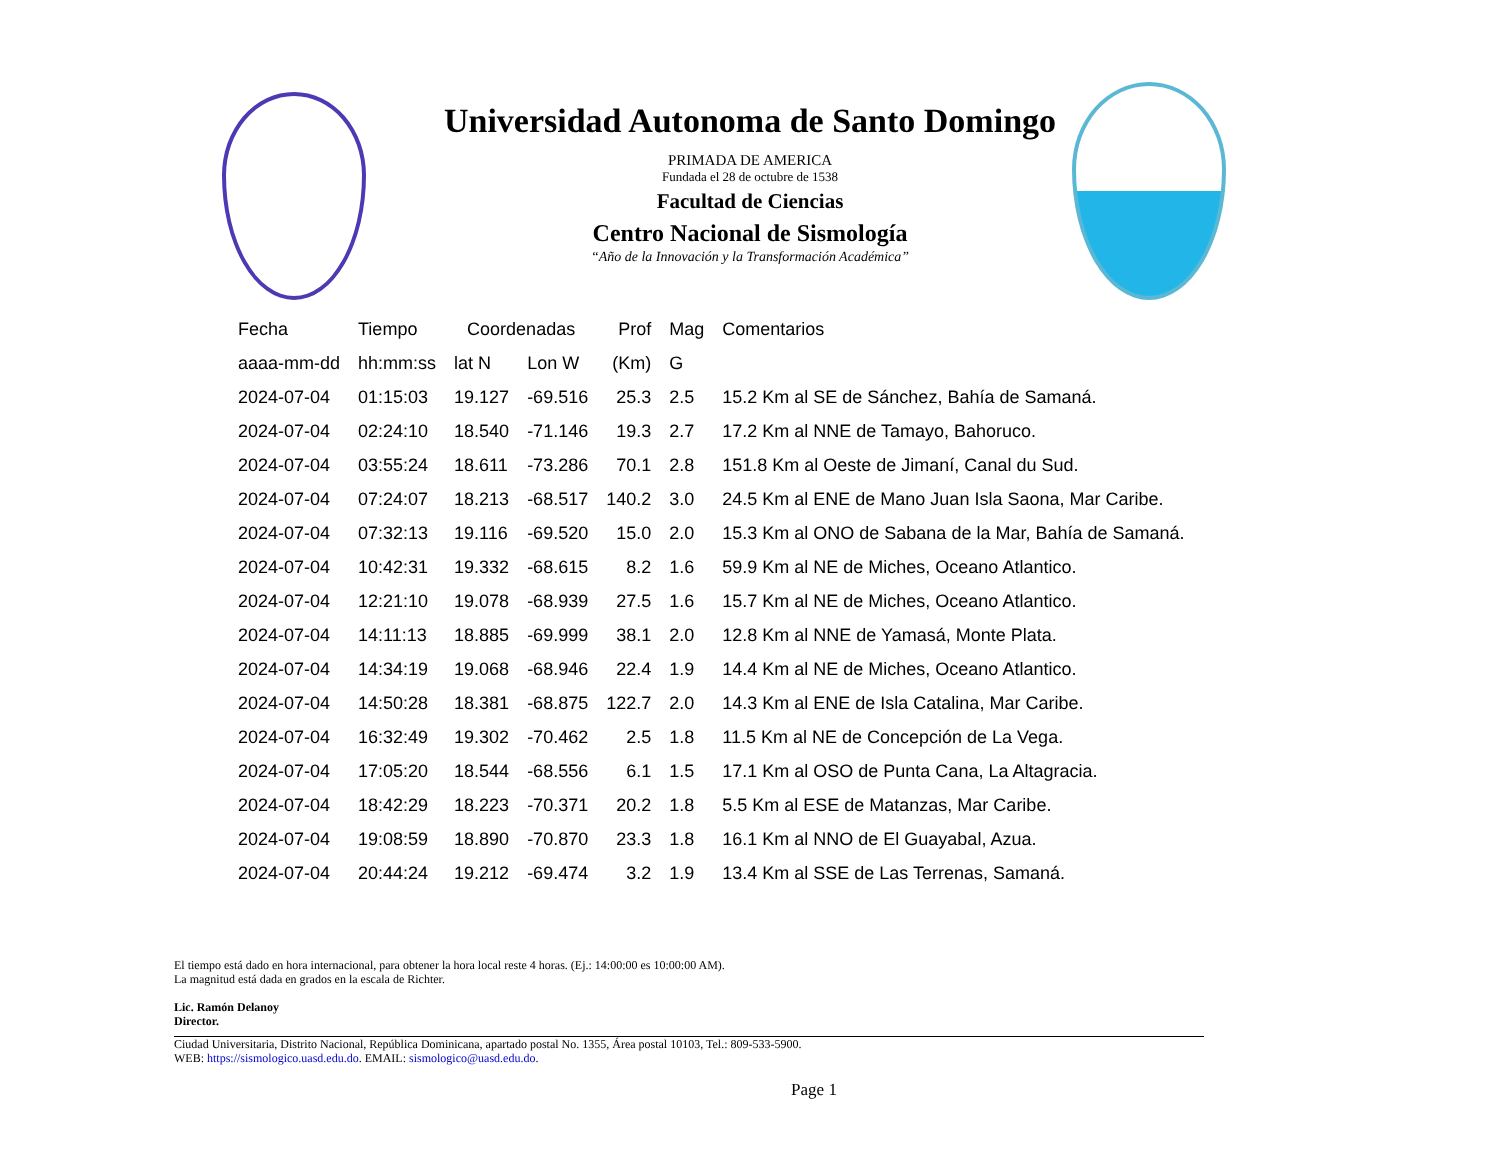Universidad Autonoma de Santo Domingo
PRIMADA DE AMERICA
Fundada el 28 de octubre de 1538
Facultad de Ciencias
Centro Nacional de Sismología
“Año de la Innovación y la Transformación Académica”
| Fecha | Tiempo | Coordenadas | | Prof | Mag | Comentarios |
| --- | --- | --- | --- | --- | --- | --- |
| aaaa-mm-dd | hh:mm:ss | lat N | Lon W | (Km) | G | |
| 2024-07-04 | 01:15:03 | 19.127 | -69.516 | 25.3 | 2.5 | 15.2 Km al SE de Sánchez, Bahía de Samaná. |
| 2024-07-04 | 02:24:10 | 18.540 | -71.146 | 19.3 | 2.7 | 17.2 Km al NNE de Tamayo, Bahoruco. |
| 2024-07-04 | 03:55:24 | 18.611 | -73.286 | 70.1 | 2.8 | 151.8 Km al Oeste de Jimaní, Canal du Sud. |
| 2024-07-04 | 07:24:07 | 18.213 | -68.517 | 140.2 | 3.0 | 24.5 Km al ENE de Mano Juan Isla Saona, Mar Caribe. |
| 2024-07-04 | 07:32:13 | 19.116 | -69.520 | 15.0 | 2.0 | 15.3 Km al ONO de Sabana de la Mar, Bahía de Samaná. |
| 2024-07-04 | 10:42:31 | 19.332 | -68.615 | 8.2 | 1.6 | 59.9 Km al NE de Miches, Oceano Atlantico. |
| 2024-07-04 | 12:21:10 | 19.078 | -68.939 | 27.5 | 1.6 | 15.7 Km al NE de Miches, Oceano Atlantico. |
| 2024-07-04 | 14:11:13 | 18.885 | -69.999 | 38.1 | 2.0 | 12.8 Km al NNE de Yamasá, Monte Plata. |
| 2024-07-04 | 14:34:19 | 19.068 | -68.946 | 22.4 | 1.9 | 14.4 Km al NE de Miches, Oceano Atlantico. |
| 2024-07-04 | 14:50:28 | 18.381 | -68.875 | 122.7 | 2.0 | 14.3 Km al ENE de Isla Catalina, Mar Caribe. |
| 2024-07-04 | 16:32:49 | 19.302 | -70.462 | 2.5 | 1.8 | 11.5 Km al NE de Concepción de La Vega. |
| 2024-07-04 | 17:05:20 | 18.544 | -68.556 | 6.1 | 1.5 | 17.1 Km al OSO de Punta Cana, La Altagracia. |
| 2024-07-04 | 18:42:29 | 18.223 | -70.371 | 20.2 | 1.8 | 5.5 Km al ESE de Matanzas, Mar Caribe. |
| 2024-07-04 | 19:08:59 | 18.890 | -70.870 | 23.3 | 1.8 | 16.1 Km al NNO de El Guayabal, Azua. |
| 2024-07-04 | 20:44:24 | 19.212 | -69.474 | 3.2 | 1.9 | 13.4 Km al SSE de Las Terrenas, Samaná. |
El tiempo está dado en hora internacional, para obtener la hora local reste 4 horas. (Ej.: 14:00:00 es 10:00:00 AM).
La magnitud está dada en grados en la escala de Richter.
Lic. Ramón Delanoy
Director.
Ciudad Universitaria, Distrito Nacional, República Dominicana, apartado postal No. 1355, Área postal 10103, Tel.: 809-533-5900.
WEB: https://sismologico.uasd.edu.do. EMAIL: sismologico@uasd.edu.do.
Page 1